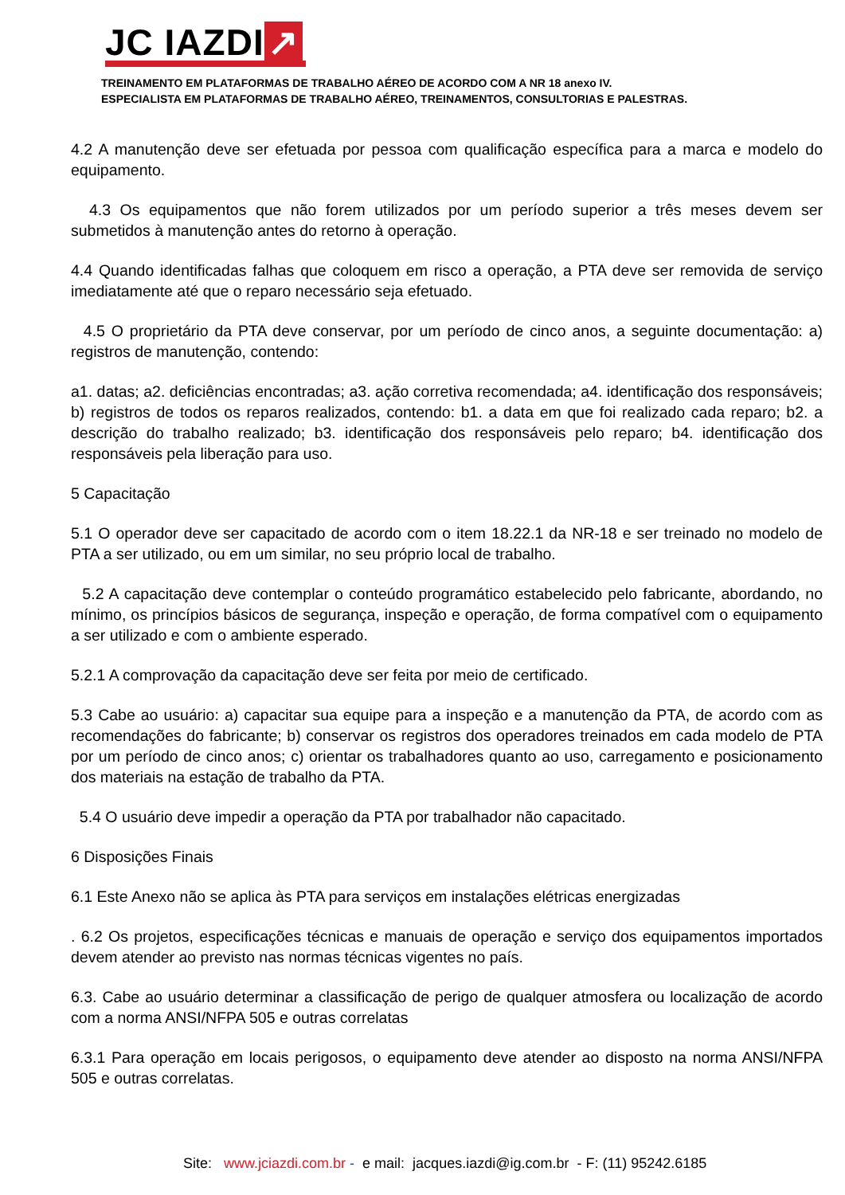JC IAZDI ↗
TREINAMENTO EM PLATAFORMAS DE TRABALHO AÉREO DE ACORDO COM A NR 18 anexo IV.
ESPECIALISTA EM PLATAFORMAS DE TRABALHO AÉREO, TREINAMENTOS, CONSULTORIAS E PALESTRAS.
4.2 A manutenção deve ser efetuada por pessoa com qualificação específica para a marca e modelo do equipamento.
4.3 Os equipamentos que não forem utilizados por um período superior a três meses devem ser submetidos à manutenção antes do retorno à operação.
4.4 Quando identificadas falhas que coloquem em risco a operação, a PTA deve ser removida de serviço imediatamente até que o reparo necessário seja efetuado.
4.5 O proprietário da PTA deve conservar, por um período de cinco anos, a seguinte documentação: a) registros de manutenção, contendo:
a1. datas; a2. deficiências encontradas; a3. ação corretiva recomendada; a4. identificação dos responsáveis; b) registros de todos os reparos realizados, contendo: b1. a data em que foi realizado cada reparo; b2. a descrição do trabalho realizado; b3. identificação dos responsáveis pelo reparo; b4. identificação dos responsáveis pela liberação para uso.
5 Capacitação
5.1 O operador deve ser capacitado de acordo com o item 18.22.1 da NR-18 e ser treinado no modelo de PTA a ser utilizado, ou em um similar, no seu próprio local de trabalho.
5.2 A capacitação deve contemplar o conteúdo programático estabelecido pelo fabricante, abordando, no mínimo, os princípios básicos de segurança, inspeção e operação, de forma compatível com o equipamento a ser utilizado e com o ambiente esperado.
5.2.1 A comprovação da capacitação deve ser feita por meio de certificado.
5.3 Cabe ao usuário: a) capacitar sua equipe para a inspeção e a manutenção da PTA, de acordo com as recomendações do fabricante; b) conservar os registros dos operadores treinados em cada modelo de PTA por um período de cinco anos; c) orientar os trabalhadores quanto ao uso, carregamento e posicionamento dos materiais na estação de trabalho da PTA.
5.4 O usuário deve impedir a operação da PTA por trabalhador não capacitado.
6 Disposições Finais
6.1 Este Anexo não se aplica às PTA para serviços em instalações elétricas energizadas
. 6.2 Os projetos, especificações técnicas e manuais de operação e serviço dos equipamentos importados devem atender ao previsto nas normas técnicas vigentes no país.
6.3. Cabe ao usuário determinar a classificação de perigo de qualquer atmosfera ou localização de acordo com a norma ANSI/NFPA 505 e outras correlatas
6.3.1 Para operação em locais perigosos, o equipamento deve atender ao disposto na norma ANSI/NFPA 505 e outras correlatas.
Site: www.jciazdi.com.br - e mail: jacques.iazdi@ig.com.br - F: (11) 95242.6185